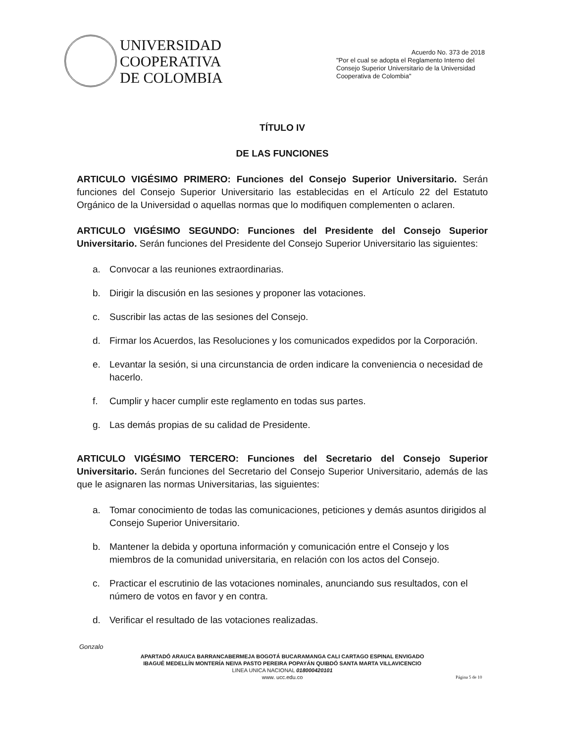UNIVERSIDAD
COOPERATIVA
DE COLOMBIA
Acuerdo No. 373 de 2018
"Por el cual se adopta el Reglamento Interno del Consejo Superior Universitario de la Universidad Cooperativa de Colombia"
TÍTULO IV
DE LAS FUNCIONES
ARTICULO VIGÉSIMO PRIMERO: Funciones del Consejo Superior Universitario. Serán funciones del Consejo Superior Universitario las establecidas en el Artículo 22 del Estatuto Orgánico de la Universidad o aquellas normas que lo modifiquen complementen o aclaren.
ARTICULO VIGÉSIMO SEGUNDO: Funciones del Presidente del Consejo Superior Universitario. Serán funciones del Presidente del Consejo Superior Universitario las siguientes:
a. Convocar a las reuniones extraordinarias.
b. Dirigir la discusión en las sesiones y proponer las votaciones.
c. Suscribir las actas de las sesiones del Consejo.
d. Firmar los Acuerdos, las Resoluciones y los comunicados expedidos por la Corporación.
e. Levantar la sesión, si una circunstancia de orden indicare la conveniencia o necesidad de hacerlo.
f. Cumplir y hacer cumplir este reglamento en todas sus partes.
g. Las demás propias de su calidad de Presidente.
ARTICULO VIGÉSIMO TERCERO: Funciones del Secretario del Consejo Superior Universitario. Serán funciones del Secretario del Consejo Superior Universitario, además de las que le asignaren las normas Universitarias, las siguientes:
a. Tomar conocimiento de todas las comunicaciones, peticiones y demás asuntos dirigidos al Consejo Superior Universitario.
b. Mantener la debida y oportuna información y comunicación entre el Consejo y los miembros de la comunidad universitaria, en relación con los actos del Consejo.
c. Practicar el escrutinio de las votaciones nominales, anunciando sus resultados, con el número de votos en favor y en contra.
d. Verificar el resultado de las votaciones realizadas.
Gonzalo
APARTADÓ ARAUCA BARRANCABERMEJA BOGOTÁ BUCARAMANGA CALI CARTAGO ESPINAL ENVIGADO
IBAGUÉ MEDELLÍN MONTERÍA NEIVA PASTO PEREIRA POPAYÁN QUIBDÓ SANTA MARTA VILLAVICENCIO
LINEA UNICA NACIONAL 018000420101
www. ucc.edu.co
Página 5 de 10